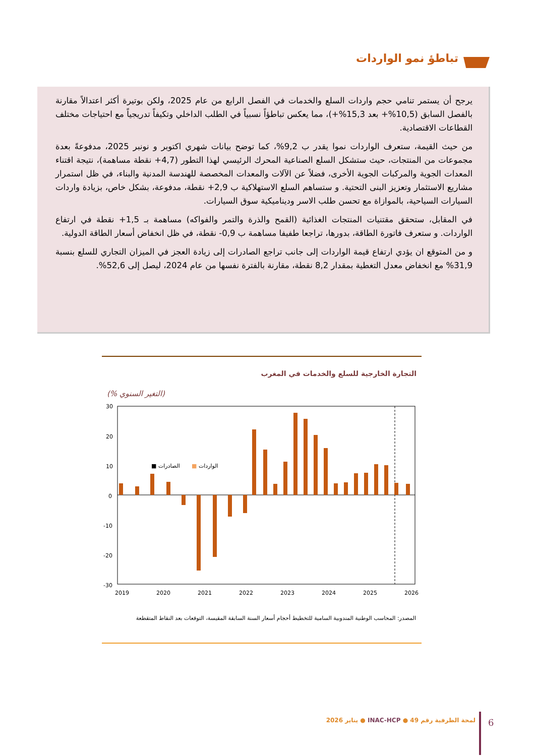تباطؤ نمو الواردات
يرجح أن يستمر تنامي حجم واردات السلع والخدمات في الفصل الرابع من عام 2025، ولكن بوتيرة أكثر اعتدالاً مقارنة بالفصل السابق (10,5%+ بعد 15,3%+)، مما يعكس تباطؤاً نسبياً في الطلب الداخلي وتكيفاً تدريجياً مع احتياجات مختلف القطاعات الاقتصادية.
من حيث القيمة، ستعرف الواردات نموا يقدر ب 9,2%، كما توضح بيانات شهري اكتوبر و نونبر 2025، مدفوعةً بعدة مجموعات من المنتجات، حيث ستشكل السلع الصناعية المحرك الرئيسي لهذا التطور (4,7+ نقطة مساهمة)، نتيجة اقتناء المعدات الجوية والمركبات الجوية الأخرى، فضلاً عن الآلات والمعدات المخصصة للهندسة المدنية والبناء، في ظل استمرار مشاريع الاستثمار وتعزيز البنى التحتية. و ستساهم السلع الاستهلاكية ب 2,9+ نقطة، مدفوعة، بشكل خاص، بزيادة واردات السيارات السياحية، بالموازاة مع تحسن طلب الاسر وديناميكية سوق السيارات.
في المقابل، ستحقق مقتنيات المنتجات الغذائية (القمح والذرة والتمر والفواكه) مساهمة بـ 1,5+ نقطة في ارتفاع الواردات. و ستعرف فاتورة الطاقة، بدورها، تراجعا طفيفا مساهمة ب 0,9- نقطة، في ظل انخفاض أسعار الطاقة الدولية.
و من المتوقع ان يؤدي ارتفاع قيمة الواردات إلى جانب تراجع الصادرات إلى زيادة العجز في الميزان التجاري للسلع بنسبة 31,9% مع انخفاض معدل التغطية بمقدار 8,2 نقطة، مقارنة بالفترة نفسها من عام 2024، ليصل إلى 52,6%.
التجارة الخارجية للسلع والخدمات في المغرب
(التغير السنوي %)
30
20
10
0
-10
-20
-30
2019
2020
2021
2022
2023
2024
2025
2026
■ الصادرات
■ الواردات
المصدر: المحاسب الوطنية المندوبية السامية للتخطيط أحجام أسعار السنة السابقة المقيسة، التوقعات بعد النقاط المتقطعة
لمحة الظرفية رقم 49 ● INAC-HCP ● يناير 2026
6